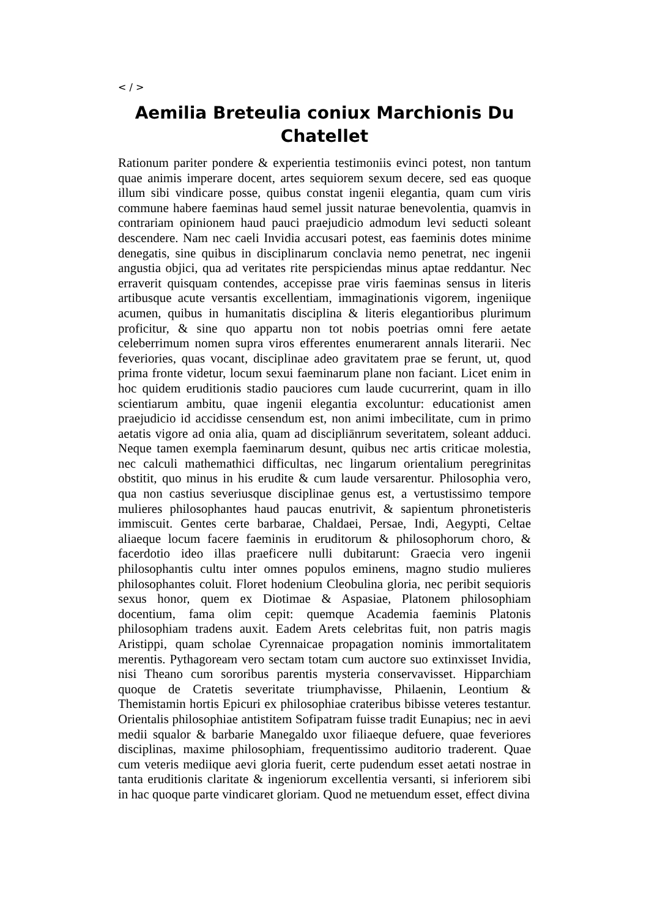< / >
Aemilia Breteulia coniux Marchionis Du Chatellet
Rationum pariter pondere & experientia testimoniis evinci potest, non tantum quae animis imperare docent, artes sequiorem sexum decere, sed eas quoque illum sibi vindicare posse, quibus constat ingenii elegantia, quam cum viris commune habere faeminas haud semel jussit naturae benevolentia, quamvis in contrariam opinionem haud pauci praejudicio admodum levi seducti soleant descendere. Nam nec caeli Invidia accusari potest, eas faeminis dotes minime denegatis, sine quibus in disciplinarum conclavia nemo penetrat, nec ingenii angustia objici, qua ad veritates rite perspiciendas minus aptae reddantur. Nec erraverit quisquam contendes, accepisse prae viris faeminas sensus in literis artibusque acute versantis excellentiam, immaginationis vigorem, ingeniique acumen, quibus in humanitatis disciplina & literis elegantioribus plurimum proficitur, & sine quo appartu non tot nobis poetrias omni fere aetate celeberrimum nomen supra viros efferentes enumerarent annals literarii. Nec feveriories, quas vocant, disciplinae adeo gravitatem prae se ferunt, ut, quod prima fronte videtur, locum sexui faeminarum plane non faciant. Licet enim in hoc quidem eruditionis stadio pauciores cum laude cucurrerint, quam in illo scientiarum ambitu, quae ingenii elegantia excoluntur: educationist amen praejudicio id accidisse censendum est, non animi imbecilitate, cum in primo aetatis vigore ad onia alia, quam ad discipliānrum severitatem, soleant adduci. Neque tamen exempla faeminarum desunt, quibus nec artis criticae molestia, nec calculi mathemathici difficultas, nec lingarum orientalium peregrinitas obstitit, quo minus in his erudite & cum laude versarentur. Philosophia vero, qua non castius severiusque disciplinae genus est, a vertustissimo tempore mulieres philosophantes haud paucas enutrivit, & sapientum phronetisteris immiscuit. Gentes certe barbarae, Chaldaei, Persae, Indi, Aegypti, Celtae aliaeque locum facere faeminis in eruditorum & philosophorum choro, & facerdotio ideo illas praeficere nulli dubitarunt: Graecia vero ingenii philosophantis cultu inter omnes populos eminens, magno studio mulieres philosophantes coluit. Floret hodenium Cleobulina gloria, nec peribit sequioris sexus honor, quem ex Diotimae & Aspasiae, Platonem philosophiam docentium, fama olim cepit: quemque Academia faeminis Platonis philosophiam tradens auxit. Eadem Arets celebritas fuit, non patris magis Aristippi, quam scholae Cyrennaicae propagation nominis immortalitatem merentis. Pythagoream vero sectam totam cum auctore suo extinxisset Invidia, nisi Theano cum sororibus parentis mysteria conservavisset. Hipparchiam quoque de Cratetis severitate triumphavisse, Philaenin, Leontium & Themistamin hortis Epicuri ex philosophiae crateribus bibisse veteres testantur. Orientalis philosophiae antistitem Sofipatram fuisse tradit Eunapius; nec in aevi medii squalor & barbarie Manegaldo uxor filiaeque defuere, quae feveriores disciplinas, maxime philosophiam, frequentissimo auditorio traderent. Quae cum veteris mediique aevi gloria fuerit, certe pudendum esset aetati nostrae in tanta eruditionis claritate & ingeniorum excellentia versanti, si inferiorem sibi in hac quoque parte vindicaret gloriam. Quod ne metuendum esset, effect divina